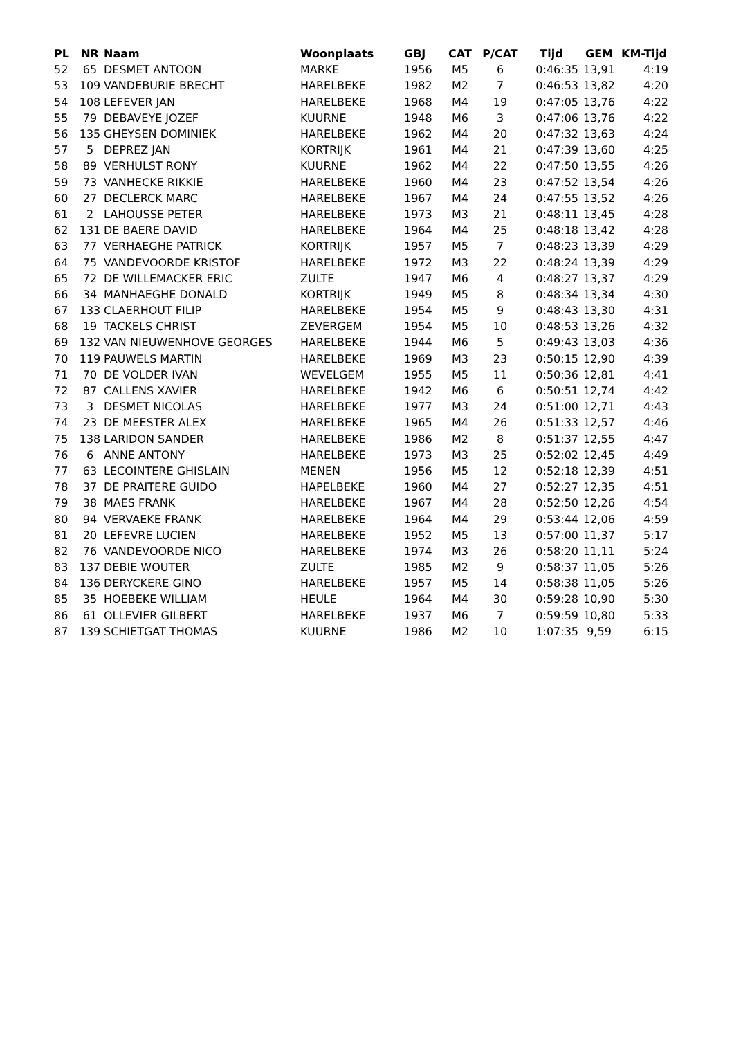| PL | NR | Naam | Woonplaats | GBJ | CAT | P/CAT | Tijd | GEM | KM-Tijd |
| --- | --- | --- | --- | --- | --- | --- | --- | --- | --- |
| 52 | 65 | DESMET ANTOON | MARKE | 1956 | M5 | 6 | 0:46:35 | 13,91 | 4:19 |
| 53 | 109 | VANDEBURIE BRECHT | HARELBEKE | 1982 | M2 | 7 | 0:46:53 | 13,82 | 4:20 |
| 54 | 108 | LEFEVER JAN | HARELBEKE | 1968 | M4 | 19 | 0:47:05 | 13,76 | 4:22 |
| 55 | 79 | DEBAVEYE JOZEF | KUURNE | 1948 | M6 | 3 | 0:47:06 | 13,76 | 4:22 |
| 56 | 135 | GHEYSEN DOMINIEK | HARELBEKE | 1962 | M4 | 20 | 0:47:32 | 13,63 | 4:24 |
| 57 | 5 | DEPREZ JAN | KORTRIJK | 1961 | M4 | 21 | 0:47:39 | 13,60 | 4:25 |
| 58 | 89 | VERHULST RONY | KUURNE | 1962 | M4 | 22 | 0:47:50 | 13,55 | 4:26 |
| 59 | 73 | VANHECKE RIKKIE | HARELBEKE | 1960 | M4 | 23 | 0:47:52 | 13,54 | 4:26 |
| 60 | 27 | DECLERCK MARC | HARELBEKE | 1967 | M4 | 24 | 0:47:55 | 13,52 | 4:26 |
| 61 | 2 | LAHOUSSE PETER | HARELBEKE | 1973 | M3 | 21 | 0:48:11 | 13,45 | 4:28 |
| 62 | 131 | DE BAERE DAVID | HARELBEKE | 1964 | M4 | 25 | 0:48:18 | 13,42 | 4:28 |
| 63 | 77 | VERHAEGHE PATRICK | KORTRIJK | 1957 | M5 | 7 | 0:48:23 | 13,39 | 4:29 |
| 64 | 75 | VANDEVOORDE KRISTOF | HARELBEKE | 1972 | M3 | 22 | 0:48:24 | 13,39 | 4:29 |
| 65 | 72 | DE WILLEMACKER ERIC | ZULTE | 1947 | M6 | 4 | 0:48:27 | 13,37 | 4:29 |
| 66 | 34 | MANHAEGHE DONALD | KORTRIJK | 1949 | M5 | 8 | 0:48:34 | 13,34 | 4:30 |
| 67 | 133 | CLAERHOUT FILIP | HARELBEKE | 1954 | M5 | 9 | 0:48:43 | 13,30 | 4:31 |
| 68 | 19 | TACKELS CHRIST | ZEVERGEM | 1954 | M5 | 10 | 0:48:53 | 13,26 | 4:32 |
| 69 | 132 | VAN NIEUWENHOVE GEORGES | HARELBEKE | 1944 | M6 | 5 | 0:49:43 | 13,03 | 4:36 |
| 70 | 119 | PAUWELS MARTIN | HARELBEKE | 1969 | M3 | 23 | 0:50:15 | 12,90 | 4:39 |
| 71 | 70 | DE VOLDER IVAN | WEVELGEM | 1955 | M5 | 11 | 0:50:36 | 12,81 | 4:41 |
| 72 | 87 | CALLENS XAVIER | HARELBEKE | 1942 | M6 | 6 | 0:50:51 | 12,74 | 4:42 |
| 73 | 3 | DESMET NICOLAS | HARELBEKE | 1977 | M3 | 24 | 0:51:00 | 12,71 | 4:43 |
| 74 | 23 | DE MEESTER ALEX | HARELBEKE | 1965 | M4 | 26 | 0:51:33 | 12,57 | 4:46 |
| 75 | 138 | LARIDON SANDER | HARELBEKE | 1986 | M2 | 8 | 0:51:37 | 12,55 | 4:47 |
| 76 | 6 | ANNE ANTONY | HARELBEKE | 1973 | M3 | 25 | 0:52:02 | 12,45 | 4:49 |
| 77 | 63 | LECOINTERE GHISLAIN | MENEN | 1956 | M5 | 12 | 0:52:18 | 12,39 | 4:51 |
| 78 | 37 | DE PRAITERE GUIDO | HAPELBEKE | 1960 | M4 | 27 | 0:52:27 | 12,35 | 4:51 |
| 79 | 38 | MAES FRANK | HARELBEKE | 1967 | M4 | 28 | 0:52:50 | 12,26 | 4:54 |
| 80 | 94 | VERVAEKE FRANK | HARELBEKE | 1964 | M4 | 29 | 0:53:44 | 12,06 | 4:59 |
| 81 | 20 | LEFEVRE LUCIEN | HARELBEKE | 1952 | M5 | 13 | 0:57:00 | 11,37 | 5:17 |
| 82 | 76 | VANDEVOORDE NICO | HARELBEKE | 1974 | M3 | 26 | 0:58:20 | 11,11 | 5:24 |
| 83 | 137 | DEBIE WOUTER | ZULTE | 1985 | M2 | 9 | 0:58:37 | 11,05 | 5:26 |
| 84 | 136 | DERYCKERE GINO | HARELBEKE | 1957 | M5 | 14 | 0:58:38 | 11,05 | 5:26 |
| 85 | 35 | HOEBEKE WILLIAM | HEULE | 1964 | M4 | 30 | 0:59:28 | 10,90 | 5:30 |
| 86 | 61 | OLLEVIER GILBERT | HARELBEKE | 1937 | M6 | 7 | 0:59:59 | 10,80 | 5:33 |
| 87 | 139 | SCHIETGAT THOMAS | KUURNE | 1986 | M2 | 10 | 1:07:35 | 9,59 | 6:15 |